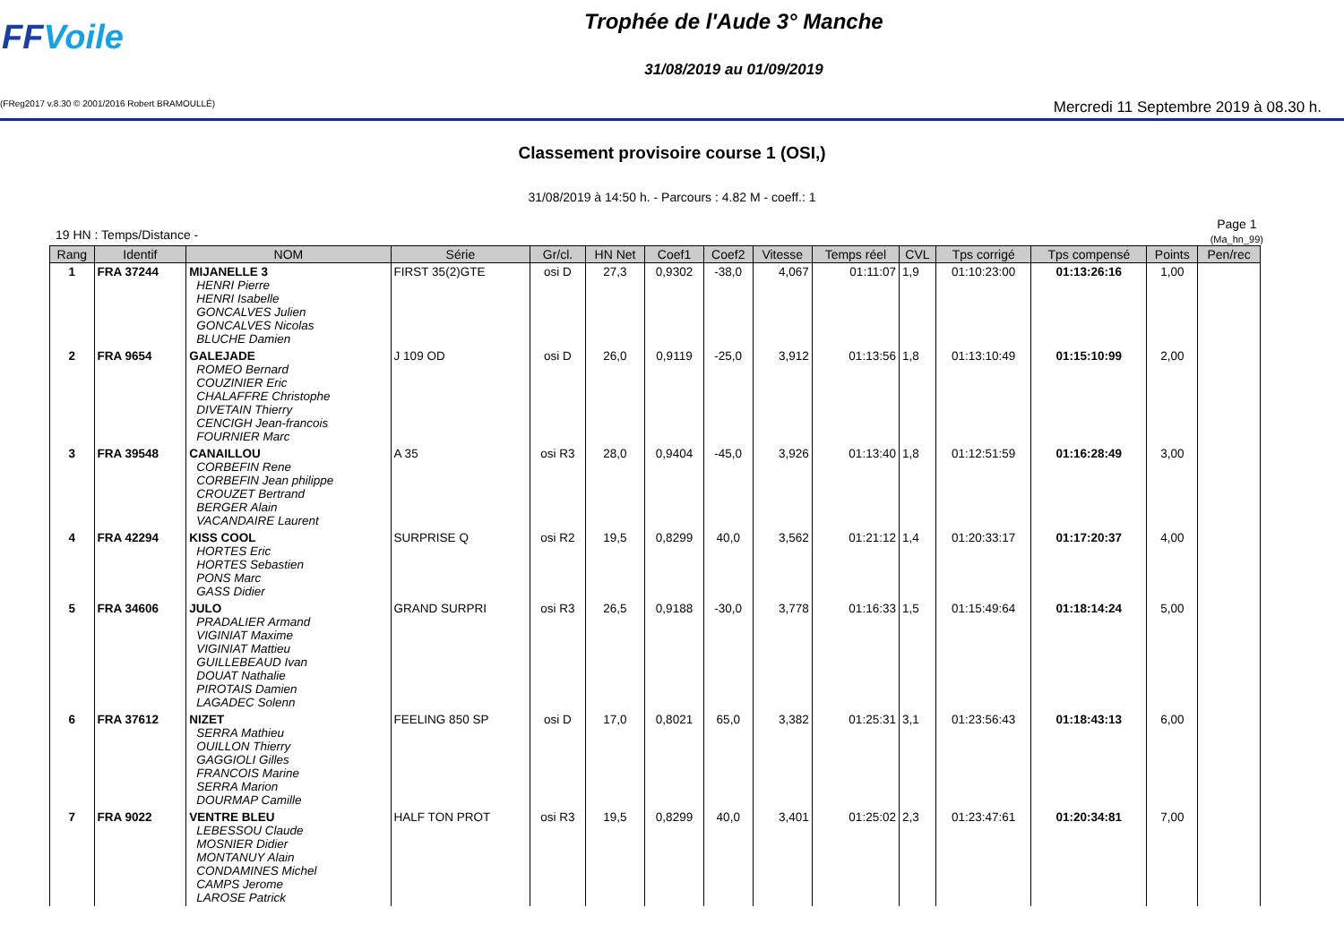FFVoile
Trophée de l'Aude 3° Manche
31/08/2019 au 01/09/2019
(FReg2017 v.8.30 © 2001/2016 Robert BRAMOULLÉ) Mercredi 11 Septembre 2019 à 08.30 h.
Classement provisoire course 1 (OSI,)
31/08/2019 à 14:50 h. - Parcours : 4.82 M - coeff.: 1
19 HN : Temps/Distance -
Page 1
(Ma_hn_99)
| Rang | Identif | NOM | Série | Gr/cl. | HN Net | Coef1 | Coef2 | Vitesse | Temps réel | CVL | Tps corrigé | Tps compensé | Points | Pen/rec |
| --- | --- | --- | --- | --- | --- | --- | --- | --- | --- | --- | --- | --- | --- | --- |
| 1 | FRA 37244 | MIJANELLE 3 HENRI Pierre HENRI Isabelle GONCALVES Julien GONCALVES Nicolas BLUCHE Damien | FIRST 35(2)GTE | osi D | 27,3 | 0,9302 | -38,0 | 4,067 | 01:11:07 | 1,9 | 01:10:23:00 | 01:13:26:16 | 1,00 | |
| 2 | FRA 9654 | GALEJADE ROMEO Bernard COUZINIER Eric CHALAFFRE Christophe DIVETAIN Thierry CENCIGH Jean-francois FOURNIER Marc | J 109 OD | osi D | 26,0 | 0,9119 | -25,0 | 3,912 | 01:13:56 | 1,8 | 01:13:10:49 | 01:15:10:99 | 2,00 | |
| 3 | FRA 39548 | CANAILLOU CORBEFIN Rene CORBEFIN Jean philippe CROUZET Bertrand BERGER Alain VACANDAIRE Laurent | A 35 | osi R3 | 28,0 | 0,9404 | -45,0 | 3,926 | 01:13:40 | 1,8 | 01:12:51:59 | 01:16:28:49 | 3,00 | |
| 4 | FRA 42294 | KISS COOL HORTES Eric HORTES Sebastien PONS Marc GASS Didier | SURPRISE Q | osi R2 | 19,5 | 0,8299 | 40,0 | 3,562 | 01:21:12 | 1,4 | 01:20:33:17 | 01:17:20:37 | 4,00 | |
| 5 | FRA 34606 | JULO PRADALIER Armand VIGINIAT Maxime VIGINIAT Mattieu GUILLEBEAUD Ivan DOUAT Nathalie PIROTAIS Damien LAGADEC Solenn | GRAND SURPRI | osi R3 | 26,5 | 0,9188 | -30,0 | 3,778 | 01:16:33 | 1,5 | 01:15:49:64 | 01:18:14:24 | 5,00 | |
| 6 | FRA 37612 | NIZET SERRA Mathieu OUILLON Thierry GAGGIOLI Gilles FRANCOIS Marine SERRA Marion DOURMAP Camille | FEELING 850 SP | osi D | 17,0 | 0,8021 | 65,0 | 3,382 | 01:25:31 | 3,1 | 01:23:56:43 | 01:18:43:13 | 6,00 | |
| 7 | FRA 9022 | VENTRE BLEU LEBESSOU Claude MOSNIER Didier MONTANUY Alain CONDAMINES Michel CAMPS Jerome LAROSE Patrick | HALF TON PROT | osi R3 | 19,5 | 0,8299 | 40,0 | 3,401 | 01:25:02 | 2,3 | 01:23:47:61 | 01:20:34:81 | 7,00 | |